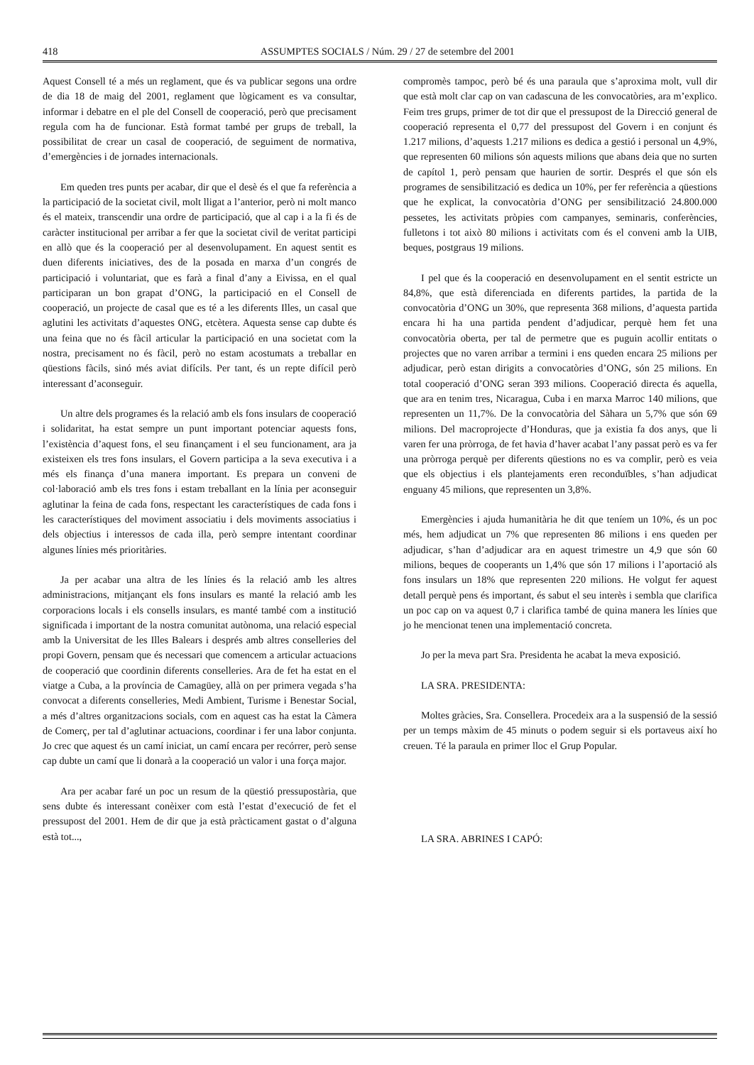418 ASSUMPTES SOCIALS / Núm. 29 / 27 de setembre del 2001
Aquest Consell té a més un reglament, que és va publicar segons una ordre de dia 18 de maig del 2001, reglament que lògicament es va consultar, informar i debatre en el ple del Consell de cooperació, però que precisament regula com ha de funcionar. Està format també per grups de treball, la possibilitat de crear un casal de cooperació, de seguiment de normativa, d’emergències i de jornades internacionals.
Em queden tres punts per acabar, dir que el desè és el que fa referència a la participació de la societat civil, molt lligat a l’anterior, però ni molt manco és el mateix, transcendir una ordre de participació, que al cap i a la fi és de caràcter institucional per arribar a fer que la societat civil de veritat participi en allò que és la cooperació per al desenvolupament. En aquest sentit es duen diferents iniciatives, des de la posada en marxa d’un congrés de participació i voluntariat, que es farà a final d’any a Eivissa, en el qual participaran un bon grapat d’ONG, la participació en el Consell de cooperació, un projecte de casal que es té a les diferents Illes, un casal que aglutini les activitats d’aquestes ONG, etcètera. Aquesta sense cap dubte és una feina que no és fàcil articular la participació en una societat com la nostra, precisament no és fàcil, però no estam acostumats a treballar en qüestions fàcils, sinó més aviat difícils. Per tant, és un repte difícil però interessant d’aconseguir.
Un altre dels programes és la relació amb els fons insulars de cooperació i solidaritat, ha estat sempre un punt important potenciar aquests fons, l’existència d’aquest fons, el seu finançament i el seu funcionament, ara ja existeixen els tres fons insulars, el Govern participa a la seva executiva i a més els finança d’una manera important. Es prepara un conveni de col·laboració amb els tres fons i estam treballant en la línia per aconseguir aglutinar la feina de cada fons, respectant les característiques de cada fons i les característiques del moviment associatiu i dels moviments associatius i dels objectius i interessos de cada illa, però sempre intentant coordinar algunes línies més prioritàries.
Ja per acabar una altra de les línies és la relació amb les altres administracions, mitjançant els fons insulars es manté la relació amb les corporacions locals i els consells insulars, es manté també com a institució significada i important de la nostra comunitat autònoma, una relació especial amb la Universitat de les Illes Balears i després amb altres conselleries del propi Govern, pensam que és necessari que comencem a articular actuacions de cooperació que coordinin diferents conselleries. Ara de fet ha estat en el viatge a Cuba, a la província de Camagüey, allà on per primera vegada s’ha convocat a diferents conselleries, Medi Ambient, Turisme i Benestar Social, a més d’altres organitzacions socials, com en aquest cas ha estat la Càmera de Comerç, per tal d’aglutinar actuacions, coordinar i fer una labor conjunta. Jo crec que aquest és un camí iniciat, un camí encara per recórrer, però sense cap dubte un camí que li donarà a la cooperació un valor i una força major.
Ara per acabar faré un poc un resum de la qüestió pressupostària, que sens dubte és interessant conèixer com està l’estat d’execució de fet el pressupost del 2001. Hem de dir que ja està pràcticament gastat o d’alguna està tot...,
compromès tampoc, però bé és una paraula que s’aproxima molt, vull dir que està molt clar cap on van cadascuna de les convocatòries, ara m’explico. Feim tres grups, primer de tot dir que el pressupost de la Direcció general de cooperació representa el 0,77 del pressupost del Govern i en conjunt és 1.217 milions, d’aquests 1.217 milions es dedica a gestió i personal un 4,9%, que representen 60 milions són aquests milions que abans deia que no surten de capítol 1, però pensam que haurien de sortir. Després el que són els programes de sensibilització es dedica un 10%, per fer referència a qüestions que he explicat, la convocatòria d’ONG per sensibilització 24.800.000 pessetes, les activitats pròpies com campanyes, seminaris, conferències, fulletons i tot això 80 milions i activitats com és el conveni amb la UIB, beques, postgraus 19 milions.
I pel que és la cooperació en desenvolupament en el sentit estricte un 84,8%, que està diferenciada en diferents partides, la partida de la convocatòria d’ONG un 30%, que representa 368 milions, d’aquesta partida encara hi ha una partida pendent d’adjudicar, perquè hem fet una convocatòria oberta, per tal de permetre que es puguin acollir entitats o projectes que no varen arribar a termini i ens queden encara 25 milions per adjudicar, però estan dirigits a convocatòries d’ONG, són 25 milions. En total cooperació d’ONG seran 393 milions. Cooperació directa és aquella, que ara en tenim tres, Nicaragua, Cuba i en marxa Marroc 140 milions, que representen un 11,7%. De la convocatòria del Sàhara un 5,7% que són 69 milions. Del macroprojecte d’Honduras, que ja existia fa dos anys, que li varen fer una pròrroga, de fet havia d’haver acabat l’any passat però es va fer una pròrroga perquè per diferents qüestions no es va complir, però es veia que els objectius i els plantejaments eren reconduïbles, s’han adjudicat enguany 45 milions, que representen un 3,8%.
Emergències i ajuda humanitària he dit que teníem un 10%, és un poc més, hem adjudicat un 7% que representen 86 milions i ens queden per adjudicar, s’han d’adjudicar ara en aquest trimestre un 4,9 que són 60 milions, beques de cooperants un 1,4% que són 17 milions i l’aportació als fons insulars un 18% que representen 220 milions. He volgut fer aquest detall perquè pens és important, és sabut el seu interès i sembla que clarifica un poc cap on va aquest 0,7 i clarifica també de quina manera les línies que jo he mencionat tenen una implementació concreta.
Jo per la meva part Sra. Presidenta he acabat la meva exposició.
LA SRA. PRESIDENTA:
Moltes gràcies, Sra. Consellera. Procedeix ara a la suspensió de la sessió per un temps màxim de 45 minuts o podem seguir si els portaveus així ho creuen. Té la paraula en primer lloc el Grup Popular.
LA SRA. ABRINES I CAPÓ: